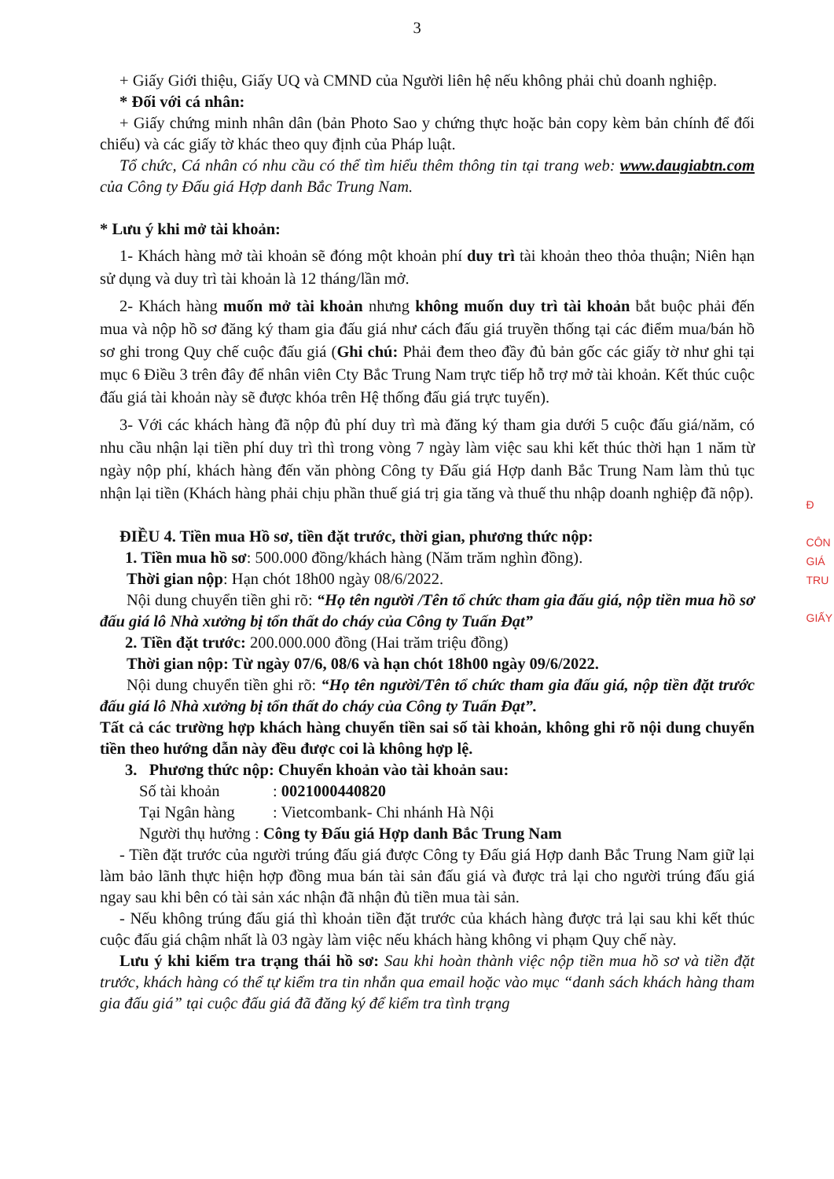3
+ Giấy Giới thiệu, Giấy UQ và CMND của Người liên hệ nếu không phải chủ doanh nghiệp.
* Đối với cá nhân:
+ Giấy chứng minh nhân dân (bản Photo Sao y chứng thực hoặc bản copy kèm bản chính để đối chiếu) và các giấy tờ khác theo quy định của Pháp luật.
Tổ chức, Cá nhân có nhu cầu có thể tìm hiểu thêm thông tin tại trang web: www.daugiabtn.com của Công ty Đấu giá Hợp danh Bắc Trung Nam.
* Lưu ý khi mở tài khoản:
1- Khách hàng mở tài khoản sẽ đóng một khoản phí duy trì tài khoản theo thỏa thuận; Niên hạn sử dụng và duy trì tài khoản là 12 tháng/lần mở.
2- Khách hàng muốn mở tài khoản nhưng không muốn duy trì tài khoản bắt buộc phải đến mua và nộp hồ sơ đăng ký tham gia đấu giá như cách đấu giá truyền thống tại các điểm mua/bán hồ sơ ghi trong Quy chế cuộc đấu giá (Ghi chú: Phải đem theo đầy đủ bản gốc các giấy tờ như ghi tại mục 6 Điều 3 trên đây để nhân viên Cty Bắc Trung Nam trực tiếp hỗ trợ mở tài khoản. Kết thúc cuộc đấu giá tài khoản này sẽ được khóa trên Hệ thống đấu giá trực tuyến).
3- Với các khách hàng đã nộp đủ phí duy trì mà đăng ký tham gia dưới 5 cuộc đấu giá/năm, có nhu cầu nhận lại tiền phí duy trì thì trong vòng 7 ngày làm việc sau khi kết thúc thời hạn 1 năm từ ngày nộp phí, khách hàng đến văn phòng Công ty Đấu giá Hợp danh Bắc Trung Nam làm thủ tục nhận lại tiền (Khách hàng phải chịu phần thuế giá trị gia tăng và thuế thu nhập doanh nghiệp đã nộp).
ĐIỀU 4. Tiền mua Hồ sơ, tiền đặt trước, thời gian, phương thức nộp:
1. Tiền mua hồ sơ: 500.000 đồng/khách hàng (Năm trăm nghìn đồng).
Thời gian nộp: Hạn chót 18h00 ngày 08/6/2022.
Nội dung chuyển tiền ghi rõ: “Họ tên người /Tên tổ chức tham gia đấu giá, nộp tiền mua hồ sơ đấu giá lô Nhà xưởng bị tổn thất do cháy của Công ty Tuấn Đạt”
2. Tiền đặt trước: 200.000.000 đồng (Hai trăm triệu đồng)
Thời gian nộp: Từ ngày 07/6, 08/6 và hạn chót 18h00 ngày 09/6/2022.
Nội dung chuyển tiền ghi rõ: “Họ tên người/Tên tổ chức tham gia đấu giá, nộp tiền đặt trước đấu giá lô Nhà xưởng bị tổn thất do cháy của Công ty Tuấn Đạt”.
Tất cả các trường hợp khách hàng chuyển tiền sai số tài khoản, không ghi rõ nội dung chuyển tiền theo hướng dẫn này đều được coi là không hợp lệ.
3. Phương thức nộp: Chuyển khoản vào tài khoản sau:
Số tài khoản: 0021000440820
Tại Ngân hàng: Vietcombank- Chi nhánh Hà Nội
Người thụ hưởng : Công ty Đấu giá Hợp danh Bắc Trung Nam
- Tiền đặt trước của người trúng đấu giá được Công ty Đấu giá Hợp danh Bắc Trung Nam giữ lại làm bảo lãnh thực hiện hợp đồng mua bán tài sản đấu giá và được trả lại cho người trúng đấu giá ngay sau khi bên có tài sản xác nhận đã nhận đủ tiền mua tài sản.
- Nếu không trúng đấu giá thì khoản tiền đặt trước của khách hàng được trả lại sau khi kết thúc cuộc đấu giá chậm nhất là 03 ngày làm việc nếu khách hàng không vi phạm Quy chế này.
Lưu ý khi kiểm tra trạng thái hồ sơ: Sau khi hoàn thành việc nộp tiền mua hồ sơ và tiền đặt trước, khách hàng có thể tự kiểm tra tin nhắn qua email hoặc vào mục “danh sách khách hàng tham gia đấu giá” tại cuộc đấu giá đã đăng ký để kiểm tra tình trạng
Đ
CÔN
GIÁ
TRU
GIẤY